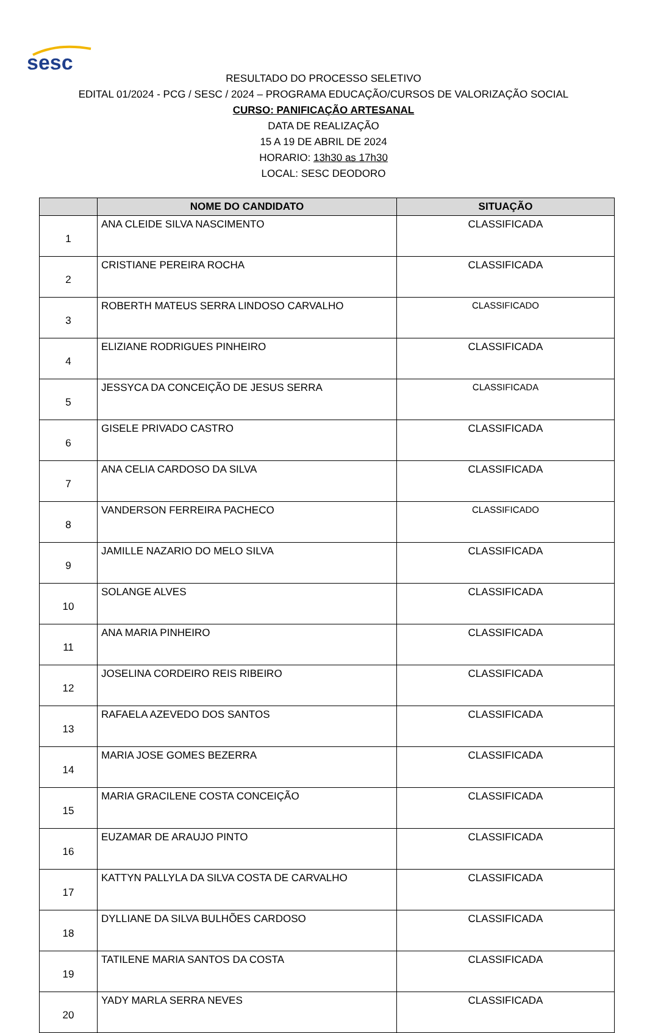sesc
RESULTADO DO PROCESSO SELETIVO
EDITAL 01/2024 - PCG / SESC / 2024 – PROGRAMA EDUCAÇÃO/CURSOS DE VALORIZAÇÃO SOCIAL
CURSO: PANIFICAÇÃO ARTESANAL
DATA DE REALIZAÇÃO
15 A 19 DE ABRIL DE 2024
HORARIO: 13h30 as 17h30
LOCAL: SESC DEODORO
| | NOME DO CANDIDATO | SITUAÇÃO |
| --- | --- | --- |
| 1 | ANA CLEIDE SILVA NASCIMENTO | CLASSIFICADA |
| 2 | CRISTIANE PEREIRA ROCHA | CLASSIFICADA |
| 3 | ROBERTH MATEUS SERRA LINDOSO CARVALHO | CLASSIFICADO |
| 4 | ELIZIANE RODRIGUES PINHEIRO | CLASSIFICADA |
| 5 | JESSYCA DA CONCEIÇÃO DE JESUS SERRA | CLASSIFICADA |
| 6 | GISELE PRIVADO CASTRO | CLASSIFICADA |
| 7 | ANA CELIA CARDOSO DA SILVA | CLASSIFICADA |
| 8 | VANDERSON FERREIRA PACHECO | CLASSIFICADO |
| 9 | JAMILLE NAZARIO DO MELO SILVA | CLASSIFICADA |
| 10 | SOLANGE ALVES | CLASSIFICADA |
| 11 | ANA MARIA PINHEIRO | CLASSIFICADA |
| 12 | JOSELINA CORDEIRO REIS RIBEIRO | CLASSIFICADA |
| 13 | RAFAELA AZEVEDO DOS SANTOS | CLASSIFICADA |
| 14 | MARIA JOSE GOMES BEZERRA | CLASSIFICADA |
| 15 | MARIA GRACILENE COSTA CONCEIÇÃO | CLASSIFICADA |
| 16 | EUZAMAR DE ARAUJO PINTO | CLASSIFICADA |
| 17 | KATTYN PALLYLA DA SILVA COSTA DE CARVALHO | CLASSIFICADA |
| 18 | DYLLIANE DA SILVA BULHÕES CARDOSO | CLASSIFICADA |
| 19 | TATILENE MARIA SANTOS DA COSTA | CLASSIFICADA |
| 20 | YADY MARLA SERRA NEVES | CLASSIFICADA |